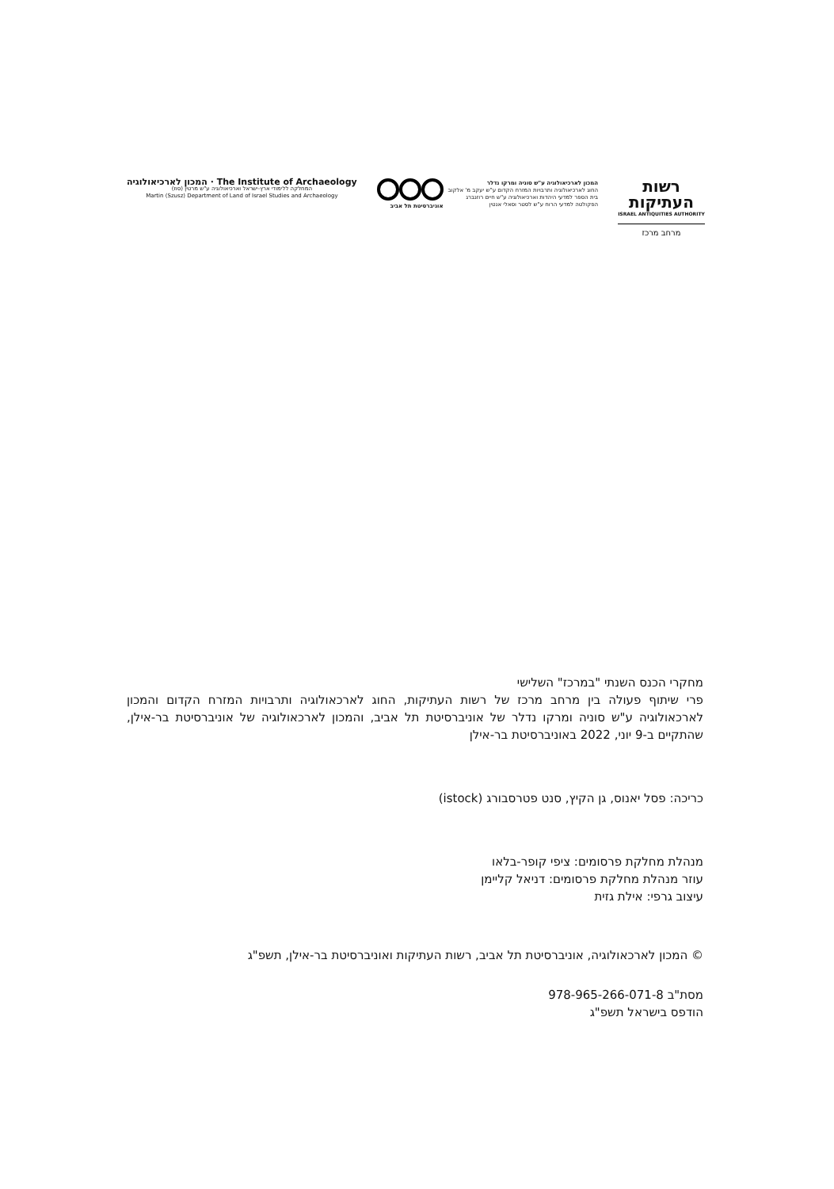The Institute of Archaeology · המכון לארכיאולוגיה
המחלקה ללימודי ארץ-ישראל וארכיאולוגיה ע"ש מרטין (סוז)
Martin (Szusz) Department of Land of Israel Studies and Archaeology
המכון לארכיאולוגיה ע"ש סוניה ומרקו נדלר
החוג לארכיאולוגיה ותרבויות המזרח הקדום ע"ש יעקב מ' אלקוב
בית הספר למדעי היהדות וארכיאולוגיה ע"ש חיים רוזנברג
הפקולטה למדעי הרוח ע"ש לסטר וסאלי אנטין
אוניברסיטת תל אביב
רשות העתיקות
ISRAEL ANTIQUITIES AUTHORITY
מרחב מרכז
מחקרי הכנס השנתי "במרכז" השלישי
פרי שיתוף פעולה בין מרחב מרכז של רשות העתיקות, החוג לארכאולוגיה ותרבויות המזרח הקדום והמכון לארכאולוגיה ע"ש סוניה ומרקו נדלר של אוניברסיטת תל אביב, והמכון לארכאולוגיה של אוניברסיטת בר-אילן, שהתקיים ב-9 יוני, 2022 באוניברסיטת בר-אילן
כריכה: פסל יאנוס, גן הקיץ, סנט פטרסבורג (istock)
מנהלת מחלקת פרסומים: ציפי קופר-בלאו
עוזר מנהלת מחלקת פרסומים: דניאל קליימן
עיצוב גרפי: אילת גזית
© המכון לארכאולוגיה, אוניברסיטת תל אביב, רשות העתיקות ואוניברסיטת בר-אילן, תשפ"ג
מסת"ב 978-965-266-071-8
הודפס בישראל תשפ"ג